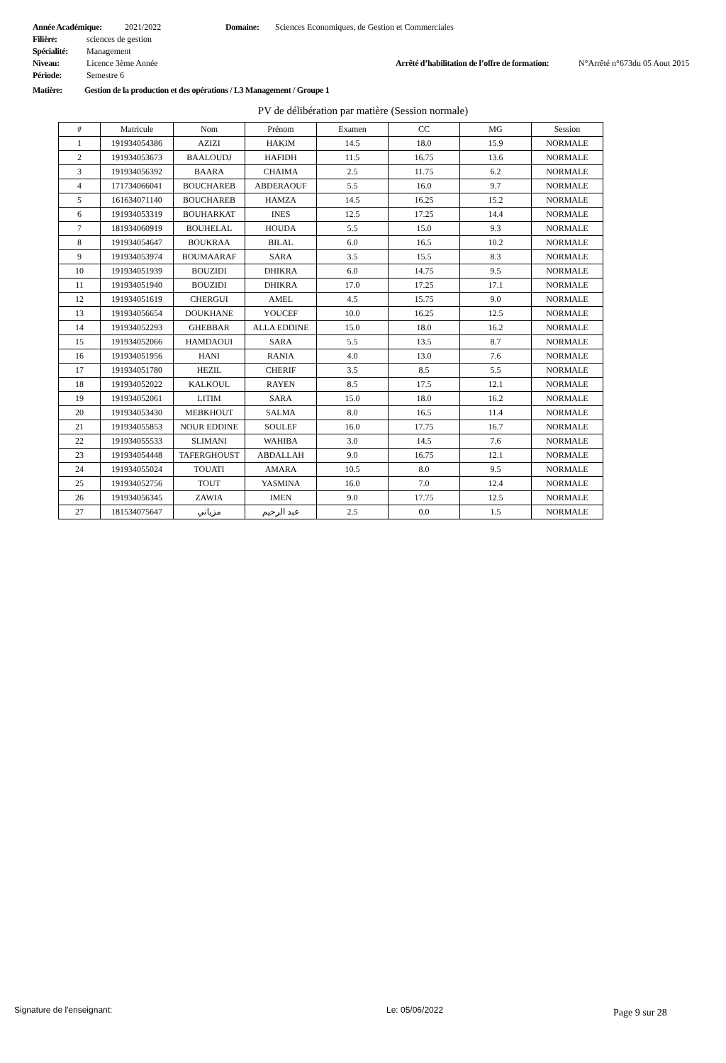Année Académique: 2021/2022 Domaine: Sciences Economiques, de Gestion et Commerciales
Filière: sciences de gestion
Spécialité: Management
Niveau: Licence 3ème Année Arrêté d’habilitation de l’offre de formation: N°Arrêté n°673du 05 Aout 2015
Période: Semestre 6
Matière: Gestion de la production et des opérations / L3 Management / Groupe 1
PV de délibération par matière (Session normale)
| # | Matricule | Nom | Prénom | Examen | CC | MG | Session |
| --- | --- | --- | --- | --- | --- | --- | --- |
| 1 | 191934054386 | AZIZI | HAKIM | 14.5 | 18.0 | 15.9 | NORMALE |
| 2 | 191934053673 | BAALOUDJ | HAFIDH | 11.5 | 16.75 | 13.6 | NORMALE |
| 3 | 191934056392 | BAARA | CHAIMA | 2.5 | 11.75 | 6.2 | NORMALE |
| 4 | 171734066041 | BOUCHAREB | ABDERAOUF | 5.5 | 16.0 | 9.7 | NORMALE |
| 5 | 161634071140 | BOUCHAREB | HAMZA | 14.5 | 16.25 | 15.2 | NORMALE |
| 6 | 191934053319 | BOUHARKAT | INES | 12.5 | 17.25 | 14.4 | NORMALE |
| 7 | 181934060919 | BOUHELAL | HOUDA | 5.5 | 15.0 | 9.3 | NORMALE |
| 8 | 191934054647 | BOUKRAA | BILAL | 6.0 | 16.5 | 10.2 | NORMALE |
| 9 | 191934053974 | BOUMAARAF | SARA | 3.5 | 15.5 | 8.3 | NORMALE |
| 10 | 191934051939 | BOUZIDI | DHIKRA | 6.0 | 14.75 | 9.5 | NORMALE |
| 11 | 191934051940 | BOUZIDI | DHIKRA | 17.0 | 17.25 | 17.1 | NORMALE |
| 12 | 191934051619 | CHERGUI | AMEL | 4.5 | 15.75 | 9.0 | NORMALE |
| 13 | 191934056654 | DOUKHANE | YOUCEF | 10.0 | 16.25 | 12.5 | NORMALE |
| 14 | 191934052293 | GHEBBAR | ALLA EDDINE | 15.0 | 18.0 | 16.2 | NORMALE |
| 15 | 191934052066 | HAMDAOUI | SARA | 5.5 | 13.5 | 8.7 | NORMALE |
| 16 | 191934051956 | HANI | RANIA | 4.0 | 13.0 | 7.6 | NORMALE |
| 17 | 191934051780 | HEZIL | CHERIF | 3.5 | 8.5 | 5.5 | NORMALE |
| 18 | 191934052022 | KALKOUL | RAYEN | 8.5 | 17.5 | 12.1 | NORMALE |
| 19 | 191934052061 | LITIM | SARA | 15.0 | 18.0 | 16.2 | NORMALE |
| 20 | 191934053430 | MEBKHOUT | SALMA | 8.0 | 16.5 | 11.4 | NORMALE |
| 21 | 191934055853 | NOUR EDDINE | SOULEF | 16.0 | 17.75 | 16.7 | NORMALE |
| 22 | 191934055533 | SLIMANI | WAHIBA | 3.0 | 14.5 | 7.6 | NORMALE |
| 23 | 191934054448 | TAFERGHOUST | ABDALLAH | 9.0 | 16.75 | 12.1 | NORMALE |
| 24 | 191934055024 | TOUATI | AMARA | 10.5 | 8.0 | 9.5 | NORMALE |
| 25 | 191934052756 | TOUT | YASMINA | 16.0 | 7.0 | 12.4 | NORMALE |
| 26 | 191934056345 | ZAWIA | IMEN | 9.0 | 17.75 | 12.5 | NORMALE |
| 27 | 181534075647 | مزياني | عبد الرحيم | 2.5 | 0.0 | 1.5 | NORMALE |
Signature de l'enseignant: Le: 05/06/2022 Page 9 sur 28